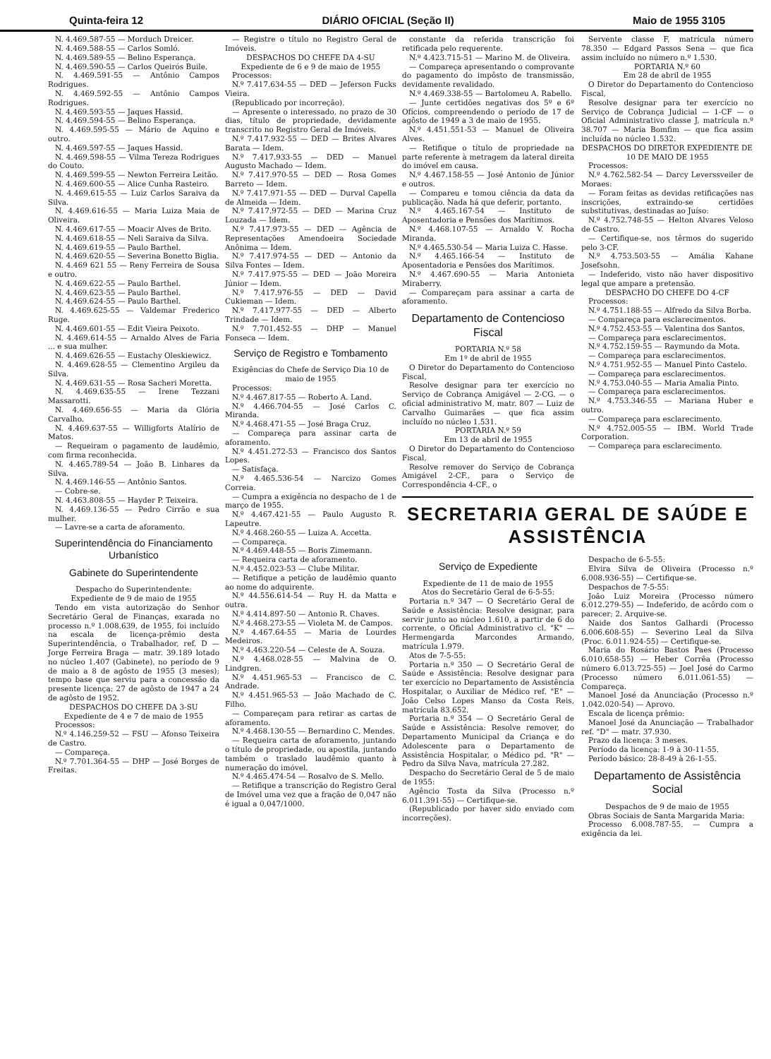Quinta-feira 12 DIÁRIO OFICIAL (Seção II) Maio de 1955 3105
N. 4.469.587-55 — Morduch Dreicer.
N. 4.469.588-55 — Carlos Somló.
N. 4.469.589-55 — Belino Esperança.
N. 4.469.590-55 — Carlos Queirós Buile.
N. 4.469.591-55 — Antônio Campos Rodrigues.
N. 4.469.592-55 — Antônio Campos Rodrigues.
N. 4.469.593-55 — Jaques Hassid.
N. 4.469.594-55 — Belino Esperança.
N. 4.469.595-55 — Mário de Aquino e outro.
N. 4.469.597-55 — Jaques Hassid.
N. 4.469.598-55 — Vilma Tereza Rodrigues do Couto.
N. 4.469.599-55 — Newton Ferreira Leitão.
N. 4.469.600-55 — Alice Cunha Rasteiro.
N. 4.469.615-55 — Luiz Carlos Saraiva da Silva.
N. 4.469.616-55 — Maria Luiza Maia de Oliveira.
N. 4.469.617-55 — Moacir Alves de Brito.
N. 4.469.618-55 — Neli Saraiva da Silva.
N. 4.469.619-55 — Paulo Barthel.
N. 4.469.620-55 — Severina Bonetto Biglia.
N. 4.469 621 55 — Reny Ferreira de Sousa e outro.
N. 4.469.622-55 — Paulo Barthel.
N. 4.469.623-55 — Paulo Barthel.
N. 4.469.624-55 — Paulo Barthel.
N. 4.469.625-55 — Valdemar Frederico Ruge.
N. 4.469.601-55 — Edit Vieira Peixoto.
N. 4.469.614-55 — Arnaldo Alves de Faria ... e sua mulher.
N. 4.469.626-55 — Eustachy Oleskiewicz.
N. 4.469.628-55 — Clementino Argileu da Silva.
N. 4.469.631-55 — Rosa Sacheri Moretta.
N. 4.469.635-55 — Irene Tezzani Massarotti.
N. 4.469.656-55 — Maria da Glória Carvalho.
N. 4.469.637-55 — Willigforts Atalírio de Matos.
— Requeiram o pagamento de laudêmio, com firma reconhecida.
N. 4.465.789-54 — João B. Linhares da Silva.
N. 4.469.146-55 — Antônio Santos.
— Cobre-se.
N. 4.463.808-55 — Hayder P. Teixeira.
N. 4.469.136-55 — Pedro Cirrão e sua mulher.
— Lavre-se a carta de aforamento.
Superintendência do Financiamento Urbanístico
Gabinete do Superintendente
Despacho do Superintendente:
Expediente de 9 de maio de 1955
Tendo em vista autorização do Senhor Secretário Geral de Finanças, exarada no processo n.º 1.008.639, de 1955, foi incluído na escala de licença-prêmio desta Superintendência, o Trabalhador, ref. D — Jorge Ferreira Braga — matr. 39.189 lotado no núcleo 1.407 (Gabinete), no período de 9 de maio a 8 de agôsto de 1955 (3 meses); tempo base que serviu para a concessão da presente licença: 27 de agôsto de 1947 a 24 de agôsto de 1952.
DESPACHOS DO CHEFE DA 3-SU
Expediente de 4 e 7 de maio de 1955
Processos:
N.º 4.146.259-52 — FSU — Afonso Teixeira de Castro.
— Compareça.
N.º 7.701.364-55 — DHP — José Borges de Freitas.
— Registre o título no Registro Geral de Imóveis.
DESPACHOS DO CHEFE DA 4-SU
Expediente de 6 e 9 de maio de 1955
Processos:
N.º 7.417.634-55 — DED — Jeferson Fucks Vieira.
(Republicado por incorreção).
— Apresente o interessado, no prazo de 30 dias, título de propriedade, devidamente transcrito no Registro Geral de Imóveis.
N.º 7.417.932-55 — DED — Brites Alvares Barata — Idem.
N.º 7.417.933-55 — DED — Manuel Augusto Machado — Idem.
N.º 7.417.970-55 — DED — Rosa Gomes Barreto — Idem.
N.º 7.417.971-55 — DED — Durval Capella de Almeida — Idem.
N.º 7.417.972-55 — DED — Marina Cruz Louzada — Idem.
N.º 7.417.973-55 — DED — Agência de Representações Amendoeira Sociedade Anônima — Idem.
N.º 7.417.974-55 — DED — Antonio da Silva Fontes — Idem.
N.º 7.417.975-55 — DED — João Moreira Júnior — Idem.
N.º 7.417.976-55 — DED — David Cukieman — Idem.
N.º 7.417.977-55 — DED — Alberto Trindade — Idem.
N.º 7.701.452-55 — DHP — Manuel Fonseca — Idem.
Serviço de Registro e Tombamento
Exigências do Chefe de Serviço Dia 10 de maio de 1955
Processos:
N.º 4.467.817-55 — Roberto A. Land.
N.º 4.466.704-55 — José Carlos C. Miranda.
N.º 4.468.471-55 — José Braga Cruz.
— Compareça para assinar carta de aforamento.
N.º 4.451.272-53 — Francisco dos Santos Lopes.
— Satisfaça.
N.º 4.465.536-54 — Narcizo Gomes Correia.
— Cumpra a exigência no despacho de 1 de março de 1955.
N.º 4.467.421-55 — Paulo Augusto R. Lapeutre.
N.º 4.468.260-55 — Luiza A. Accetta.
— Compareça.
N.º 4.469.448-55 — Boris Zimemann.
— Requeira carta de aforamento.
N.º 4.452.023-53 — Clube Militar.
— Retifique a petição de laudêmio quanto ao nome do adquirente.
N.º 44.556.614-54 — Ruy H. da Matta e outra.
N.º 4.414.897-50 — Antonio R. Chaves.
N.º 4.468.273-55 — Violeta M. de Campos.
N.º 4.467.64-55 — Maria de Lourdes Medeiros.
N.º 4.463.220-54 — Celeste de A. Souza.
N.º 4.468.028-55 — Malvina de O. Lindgren.
N.º 4.451.965-53 — Francisco de C. Andrade.
N.º 4.451.965-53 — João Machado de C. Filho.
— Compareçam para retirar as cartas de aforamento.
N.º 4.468.130-55 — Bernardino C. Mendes.
— Requeira carta de aforamento, juntando o título de propriedade, ou apostila, juntando também o traslado laudêmio quanto à numeração do imóvel.
N.º 4.465.474-54 — Rosalvo de S. Mello.
— Retifique a transcrição do Registro Geral de Imóvel uma vez que a fração de 0,047 não é igual a 0,047/1000.
constante da referida transcrição foi retificada pelo requerente.
N.º 4.423.715-51 — Marino M. de Oliveira.
— Compareça apresentando o comprovante do pagamento do impôsto de transmissão, devidamente revalidado.
N.º 4.469.338-55 — Bartolomeu A. Rabello.
— Junte certidões negativas dos 5º e 6º Ofícios, compreendendo o período de 17 de agôsto de 1949 a 3 de maio de 1955.
N.º 4.451.551-53 — Manuel de Oliveira Alves.
— Retifique o título de propriedade na parte referente à metragem da lateral direita do imóvel em causa.
N.º 4.467.158-55 — José Antonio de Júnior e outros.
— Compareu e tomou ciência da data da publicação. Nada há que deferir, portanto.
N.º 4.465.167-54 — Instituto de Aposentadoria e Pensões dos Marítimos.
N.º 4.468.107-55 — Arnaldo V. Rocha Miranda.
N.º 4.465.530-54 — Maria Luiza C. Hasse.
N.º 4.465.166-54 — Instituto de Aposentadoria e Pensões dos Marítimos.
N.º 4.467.690-55 — Maria Antonieta Miraberry.
— Compareçam para assinar a carta de aforamento.
Departamento de Contencioso Fiscal
PORTARIA N.º 58
Em 1º de abril de 1955
O Diretor do Departamento do Contencioso Fiscal,
Resolve designar para ter exercício no Serviço de Cobrança Amigável — 2-CG. — o oficial administrativo M, matr. 807 — Luiz de Carvalho Guimarães — que fica assim incluído no núcleo 1.531.
PORTARIA N.º 59
Em 13 de abril de 1955
O Diretor do Departamento do Contencioso Fiscal,
Resolve remover do Serviço de Cobrança Amigável 2-CF., para o Serviço de Correspondência 4-CF., o
Servente classe F, matrícula número 78.350 — Edgard Passos Sena — que fica assim incluído no número n.º 1.530.
PORTARIA N.º 60
Em 28 de abril de 1955
O Diretor do Departamento do Contencioso Fiscal,
Resolve designar para ter exercício no Serviço de Cobrança Judicial — 1-CF — o Oficial Administrativo classe J, matrícula n.º 38.707 — Maria Bomfim — que fica assim incluída no núcleo 1.532.
DESPACHOS DO DIRETOR EXPEDIENTE DE 10 DE MAIO DE 1955
Processos:
N.º 4.762.582-54 — Darcy Leverssveiler de Moraes:
— Foram feitas as devidas retificações nas inscrições, extraindo-se certidões substitutivas, destinadas ao Juíso:
N.º 4.752.748-55 — Helton Alvares Veloso de Castro.
— Certifique-se, nos têrmos do sugerido pelo 3-CF.
N.º 4.753.503-55 — Amália Kahane Josefsohn.
— Indeferido, visto não haver dispositivo legal que ampare a pretensão.
DESPACHO DO CHEFE DO 4-CF
Processos:
N.º 4.751.188-55 — Alfredo da Silva Borba.
— Compareça para esclarecimentos.
N.º 4.752.453-55 — Valentina dos Santos.
— Compareça para esclarecimentos.
N.º 4.752.159-55 — Raymundo da Mota.
— Compareça para esclarecimentos.
N.º 4.751.952-55 — Manuel Pinto Castelo.
— Compareça para esclarecimentos.
N.º 4.753.040-55 — Maria Amalia Pinto.
— Compareça para esclarecimentos.
N.º 4.753.346-55 — Mariana Huber e outro.
— Compareça para esclarecimento.
N.º 4.752.005-55 — IBM. World Trade Corporation.
— Compareça para esclarecimento.
SECRETARIA GERAL DE SAÚDE E ASSISTÊNCIA
Serviço de Expediente
Expediente de 11 de maio de 1955
Atos do Secretário Geral de 6-5-55:
Portaria n.º 347 — O Secretário Geral de Saúde e Assistência: Resolve designar, para servir junto ao núcleo 1.610, a partir de 6 do corrente, o Oficial Administrativo cl. "K" — Hermengarda Marcondes Armando, matrícula 1.979.
Atos de 7-5-55:
Portaria n.º 350 — O Secretário Geral de Saúde e Assistência: Resolve designar para ter exercício no Departamento de Assistência Hospitalar, o Auxiliar de Médico ref. "E" — João Celso Lopes Manso da Costa Reis, matrícula 83.652.
Portaria n.º 354 — O Secretário Geral de Saúde e Assistência: Resolve remover, do Departamento Municipal da Criança e do Adolescente para o Departamento de Assistência Hospitalar, o Médico pd. "R" — Pedro da Silva Nava, matrícula 27.282.
Despacho do Secretário Geral de 5 de maio de 1955:
Agêncio Tosta da Silva (Processo n.º 6.011.391-55) — Certifique-se.
(Republicado por haver sido enviado com incorreções).
Despacho de 6-5-55:
Elvira Silva de Oliveira (Processo n.º 6.008.936-55) — Certifique-se.
Despachos de 7-5-55:
João Luiz Moreira (Processo número 6.012.279-55) — Indeferido, de acôrdo com o parecer; 2. Arquive-se.
Naide dos Santos Galhardi (Processo 6.006.608-55) — Severino Leal da Silva (Proc. 6.011.924-55) — Certifique-se.
Maria do Rosário Bastos Paes (Processo 6.010.658-55) — Heber Corrêa (Processo número 6.013.725-55) — Joel José do Carmo (Processo número 6.011.061-55) — Compareça.
Manoel José da Anunciação (Processo n.º 1.042.020-54) — Aprovo.
Escala de licença prêmio:
Manoel José da Anunciação — Trabalhador ref. "D" — matr. 37.930.
Prazo da licença: 3 meses.
Período da licença: 1-9 à 30-11-55.
Período básico: 28-8-49 à 26-1-55.
Departamento de Assistência Social
Despachos de 9 de maio de 1955
Obras Sociais de Santa Margarida Maria:
Processo 6.008.787-55. — Cumpra a exigência da lei.